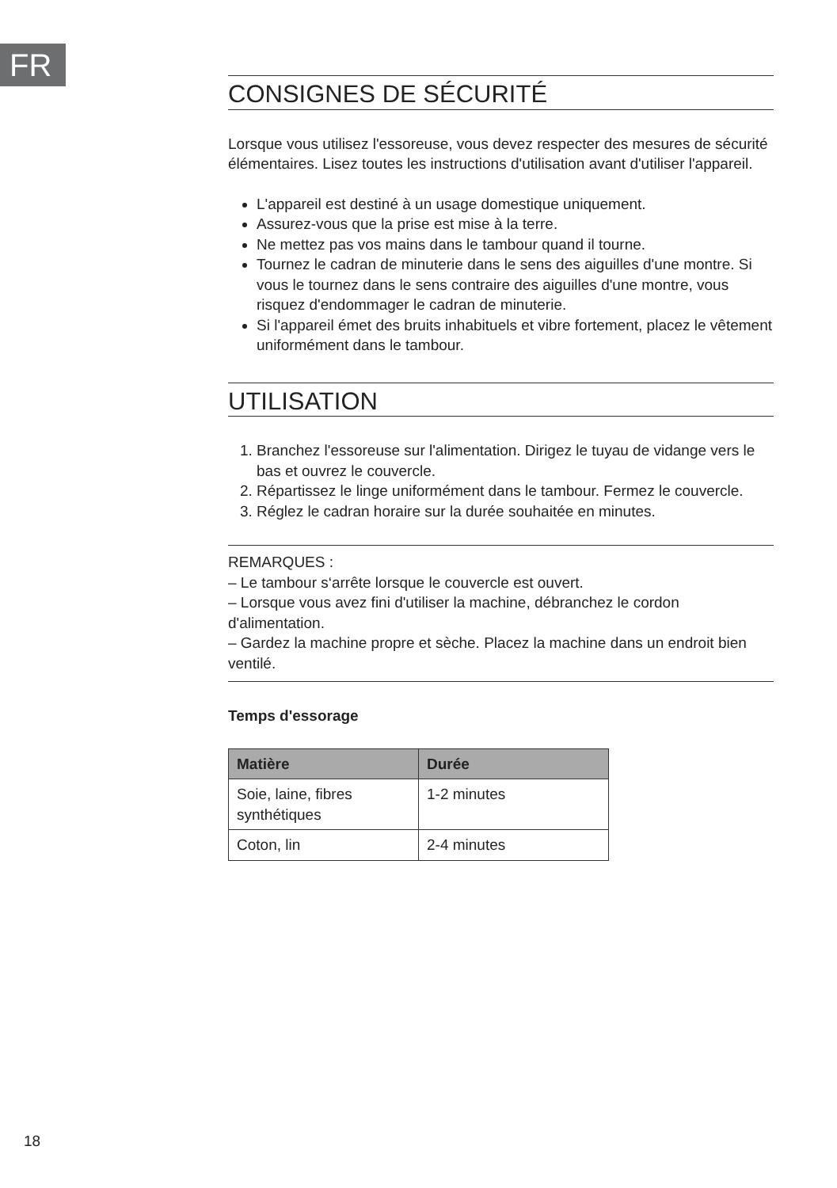FR
CONSIGNES DE SÉCURITÉ
Lorsque vous utilisez l'essoreuse, vous devez respecter des mesures de sécurité élémentaires. Lisez toutes les instructions d'utilisation avant d'utiliser l'appareil.
L'appareil est destiné à un usage domestique uniquement.
Assurez-vous que la prise est mise à la terre.
Ne mettez pas vos mains dans le tambour quand il tourne.
Tournez le cadran de minuterie dans le sens des aiguilles d'une montre. Si vous le tournez dans le sens contraire des aiguilles d'une montre, vous risquez d'endommager le cadran de minuterie.
Si l'appareil émet des bruits inhabituels et vibre fortement, placez le vêtement uniformément dans le tambour.
UTILISATION
1. Branchez l'essoreuse sur l'alimentation. Dirigez le tuyau de vidange vers le bas et ouvrez le couvercle.
2. Répartissez le linge uniformément dans le tambour. Fermez le couvercle.
3. Réglez le cadran horaire sur la durée souhaitée en minutes.
REMARQUES :
– Le tambour s‘arrête lorsque le couvercle est ouvert.
– Lorsque vous avez fini d'utiliser la machine, débranchez le cordon d'alimentation.
– Gardez la machine propre et sèche. Placez la machine dans un endroit bien ventilé.
Temps d'essorage
| Matière | Durée |
| --- | --- |
| Soie, laine, fibres synthétiques | 1-2 minutes |
| Coton, lin | 2-4 minutes |
18